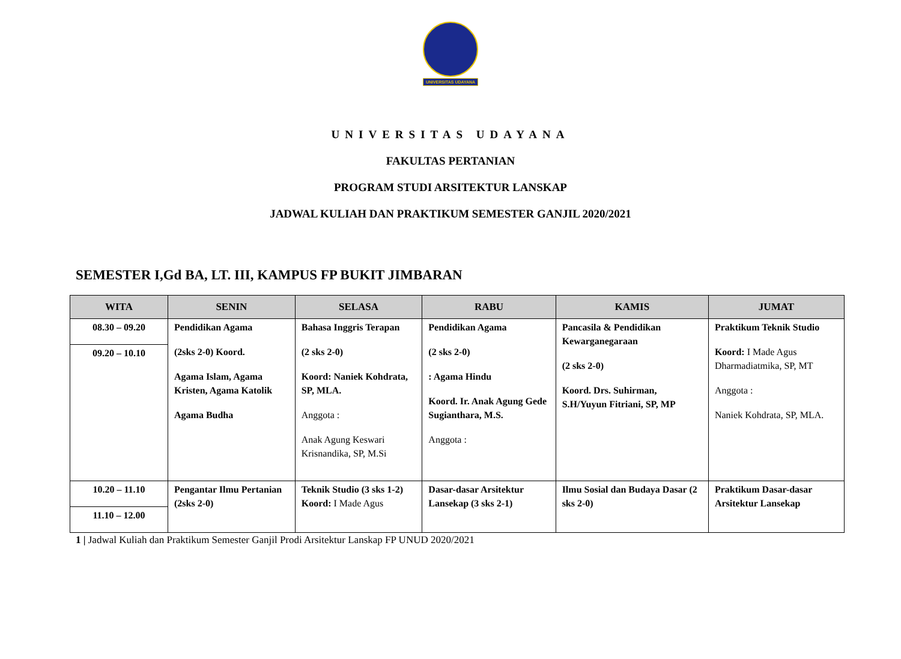UNIVERSITAS UDAYANA
UNIVERSITAS UDAYANA
FAKULTAS PERTANIAN
PROGRAM STUDI ARSITEKTUR LANSKAP
JADWAL KULIAH DAN PRAKTIKUM SEMESTER GANJIL 2020/2021
SEMESTER I,Gd BA, LT. III, KAMPUS FP BUKIT JIMBARAN
| WITA | SENIN | SELASA | RABU | KAMIS | JUMAT |
| --- | --- | --- | --- | --- | --- |
| 08.30 – 09.20 09.20 – 10.10 | Pendidikan Agama (2sks 2-0) Koord. Agama Islam, Agama Kristen, Agama Katolik Agama Budha | Bahasa Inggris Terapan (2 sks 2-0) Koord: Naniek Kohdrata, SP, MLA. Anggota : Anak Agung Keswari Krisnandika, SP, M.Si | Pendidikan Agama (2 sks 2-0) : Agama Hindu Koord. Ir. Anak Agung Gede Sugianthara, M.S. Anggota : | Pancasila & Pendidikan Kewarganegaraan (2 sks 2-0) Koord. Drs. Suhirman, S.H/Yuyun Fitriani, SP, MP | Praktikum Teknik Studio Koord: I Made Agus Dharmadiatmika, SP, MT Anggota : Naniek Kohdrata, SP, MLA. |
| 10.20 – 11.10 11.10 – 12.00 | Pengantar Ilmu Pertanian (2sks 2-0) | Teknik Studio (3 sks 1-2) Koord: I Made Agus | Dasar-dasar Arsitektur Lansekap (3 sks 2-1) | Ilmu Sosial dan Budaya Dasar (2 sks 2-0) | Praktikum Dasar-dasar Arsitektur Lansekap |
1 | Jadwal Kuliah dan Praktikum Semester Ganjil Prodi Arsitektur Lanskap FP UNUD 2020/2021